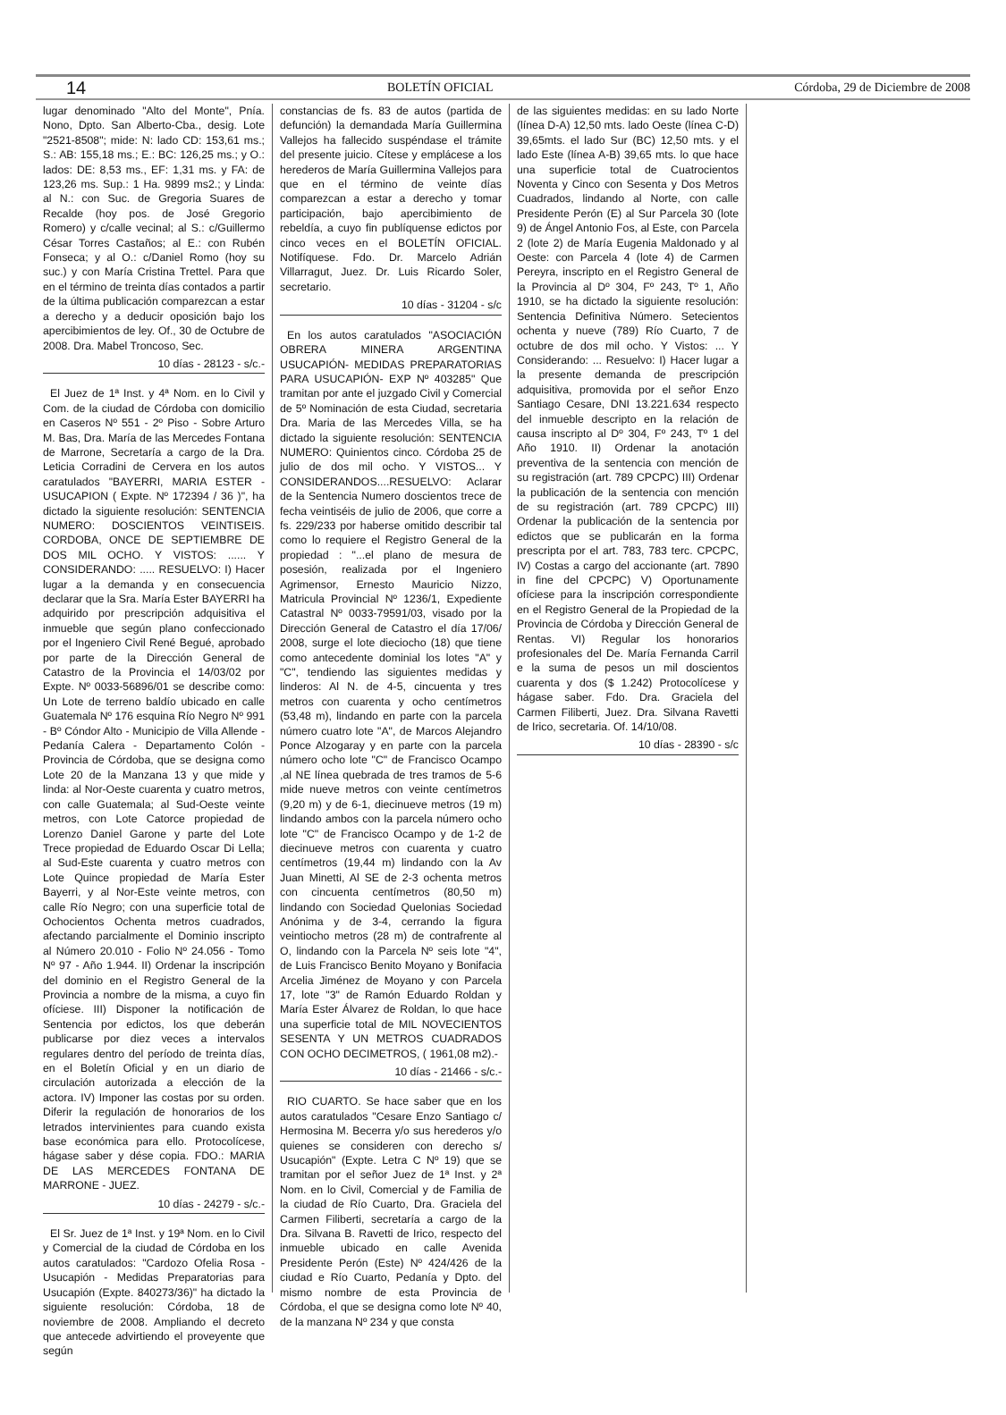14 BOLETÍN OFICIAL Córdoba, 29 de Diciembre de 2008
lugar denominado "Alto del Monte", Pnía. Nono, Dpto. San Alberto-Cba., desig. Lote "2521-8508"; mide: N: lado CD: 153,61 ms.; S.: AB: 155,18 ms.; E.: BC: 126,25 ms.; y O.: lados: DE: 8,53 ms., EF: 1,31 ms. y FA: de 123,26 ms. Sup.: 1 Ha. 9899 ms2.; y Linda: al N.: con Suc. de Gregoria Suares de Recalde (hoy pos. de José Gregorio Romero) y c/calle vecinal; al S.: c/Guillermo César Torres Castaños; al E.: con Rubén Fonseca; y al O.: c/Daniel Romo (hoy su suc.) y con María Cristina Trettel. Para que en el término de treinta días contados a partir de la última publicación comparezcan a estar a derecho y a deducir oposición bajo los apercibimientos de ley. Of., 30 de Octubre de 2008. Dra. Mabel Troncoso, Sec.
10 días - 28123 - s/c.-
El Juez de 1ª Inst. y 4ª Nom. en lo Civil y Com. de la ciudad de Córdoba con domicilio en Caseros Nº 551 - 2º Piso - Sobre Arturo M. Bas, Dra. María de las Mercedes Fontana de Marrone, Secretaría a cargo de la Dra. Leticia Corradini de Cervera en los autos caratulados "BAYERRI, MARIA ESTER - USUCAPION ( Expte. Nº 172394 / 36 )", ha dictado la siguiente resolución: SENTENCIA NUMERO: DOSCIENTOS VEINTISEIS. CORDOBA, ONCE DE SEPTIEMBRE DE DOS MIL OCHO. Y VISTOS: ...... Y CONSIDERANDO: ..... RESUELVO: I) Hacer lugar a la demanda y en consecuencia declarar que la Sra. María Ester BAYERRI ha adquirido por prescripción adquisitiva el inmueble que según plano confeccionado por el Ingeniero Civil René Begué, aprobado por parte de la Dirección General de Catastro de la Provincia el 14/03/02 por Expte. Nº 0033-56896/01 se describe como: Un Lote de terreno baldío ubicado en calle Guatemala Nº 176 esquina Río Negro Nº 991 - Bº Cóndor Alto - Municipio de Villa Allende - Pedanía Calera - Departamento Colón - Provincia de Córdoba, que se designa como Lote 20 de la Manzana 13 y que mide y linda: al Nor-Oeste cuarenta y cuatro metros, con calle Guatemala; al Sud-Oeste veinte metros, con Lote Catorce propiedad de Lorenzo Daniel Garone y parte del Lote Trece propiedad de Eduardo Oscar Di Lella; al Sud-Este cuarenta y cuatro metros con Lote Quince propiedad de María Ester Bayerri, y al Nor-Este veinte metros, con calle Río Negro; con una superficie total de Ochocientos Ochenta metros cuadrados, afectando parcialmente el Dominio inscripto al Número 20.010 - Folio Nº 24.056 - Tomo Nº 97 - Año 1.944. II) Ordenar la inscripción del dominio en el Registro General de la Provincia a nombre de la misma, a cuyo fin ofíciese. III) Disponer la notificación de Sentencia por edictos, los que deberán publicarse por diez veces a intervalos regulares dentro del período de treinta días, en el Boletín Oficial y en un diario de circulación autorizada a elección de la actora. IV) Imponer las costas por su orden. Diferir la regulación de honorarios de los letrados intervinientes para cuando exista base económica para ello. Protocolícese, hágase saber y dése copia. FDO.: MARIA DE LAS MERCEDES FONTANA DE MARRONE - JUEZ.
10 días - 24279 - s/c.-
El Sr. Juez de 1ª Inst. y 19ª Nom. en lo Civil y Comercial de la ciudad de Córdoba en los autos caratulados: "Cardozo Ofelia Rosa - Usucapión - Medidas Preparatorias para Usucapión (Expte. 840273/36)" ha dictado la siguiente resolución: Córdoba, 18 de noviembre de 2008. Ampliando el decreto que antecede advirtiendo el proveyente que según
constancias de fs. 83 de autos (partida de defunción) la demandada María Guillermina Vallejos ha fallecido suspéndase el trámite del presente juicio. Cítese y emplácese a los herederos de María Guillermina Vallejos para que en el término de veinte días comparezcan a estar a derecho y tomar participación, bajo apercibimiento de rebeldía, a cuyo fin publíquense edictos por cinco veces en el BOLETÍN OFICIAL. Notifíquese. Fdo. Dr. Marcelo Adrián Villarragut, Juez. Dr. Luis Ricardo Soler, secretario.
10 días - 31204 - s/c
En los autos caratulados "ASOCIACIÓN OBRERA MINERA ARGENTINA USUCAPIÓN- MEDIDAS PREPARATORIAS PARA USUCAPIÓN- EXP Nº 403285" Que tramitan por ante el juzgado Civil y Comercial de 5º Nominación de esta Ciudad, secretaria Dra. Maria de las Mercedes Villa, se ha dictado la siguiente resolución: SENTENCIA NUMERO: Quinientos cinco. Córdoba 25 de julio de dos mil ocho. Y VISTOS... Y CONSIDERANDOS....RESUELVO: Aclarar de la Sentencia Numero doscientos trece de fecha veintiséis de julio de 2006, que corre a fs. 229/233 por haberse omitido describir tal como lo requiere el Registro General de la propiedad : "...el plano de mesura de posesión, realizada por el Ingeniero Agrimensor, Ernesto Mauricio Nizzo, Matricula Provincial Nº 1236/1, Expediente Catastral Nº 0033-79591/03, visado por la Dirección General de Catastro el día 17/06/ 2008, surge el lote dieciocho (18) que tiene como antecedente dominial los lotes "A" y "C", tendiendo las siguientes medidas y linderos: Al N. de 4-5, cincuenta y tres metros con cuarenta y ocho centímetros (53,48 m), lindando en parte con la parcela número cuatro lote "A", de Marcos Alejandro Ponce Alzogaray y en parte con la parcela número ocho lote "C" de Francisco Ocampo ,al NE línea quebrada de tres tramos de 5-6 mide nueve metros con veinte centímetros (9,20 m) y de 6-1, diecinueve metros (19 m) lindando ambos con la parcela número ocho lote "C" de Francisco Ocampo y de 1-2 de diecinueve metros con cuarenta y cuatro centímetros (19,44 m) lindando con la Av Juan Minetti, Al SE de 2-3 ochenta metros con cincuenta centímetros (80,50 m) lindando con Sociedad Quelonias Sociedad Anónima y de 3-4, cerrando la figura veintiocho metros (28 m) de contrafrente al O, lindando con la Parcela Nº seis lote "4", de Luis Francisco Benito Moyano y Bonifacia Arcelia Jiménez de Moyano y con Parcela 17, lote "3" de Ramón Eduardo Roldan y María Ester Álvarez de Roldan, lo que hace una superficie total de MIL NOVECIENTOS SESENTA Y UN METROS CUADRADOS CON OCHO DECIMETROS, ( 1961,08 m2).-
10 días - 21466 - s/c.-
RIO CUARTO. Se hace saber que en los autos caratulados "Cesare Enzo Santiago c/ Hermosina M. Becerra y/o sus herederos y/o quienes se consideren con derecho s/ Usucapión" (Expte. Letra C Nº 19) que se tramitan por el señor Juez de 1ª Inst. y 2ª Nom. en lo Civil, Comercial y de Familia de la ciudad de Río Cuarto, Dra. Graciela del Carmen Filiberti, secretaría a cargo de la Dra. Silvana B. Ravetti de Irico, respecto del inmueble ubicado en calle Avenida Presidente Perón (Este) Nº 424/426 de la ciudad e Río Cuarto, Pedanía y Dpto. del mismo nombre de esta Provincia de Córdoba, el que se designa como lote Nº 40, de la manzana Nº 234 y que consta
de las siguientes medidas: en su lado Norte (línea D-A) 12,50 mts. lado Oeste (línea C-D) 39,65mts. el lado Sur (BC) 12,50 mts. y el lado Este (línea A-B) 39,65 mts. lo que hace una superficie total de Cuatrocientos Noventa y Cinco con Sesenta y Dos Metros Cuadrados, lindando al Norte, con calle Presidente Perón (E) al Sur Parcela 30 (lote 9) de Ángel Antonio Fos, al Este, con Parcela 2 (lote 2) de María Eugenia Maldonado y al Oeste: con Parcela 4 (lote 4) de Carmen Pereyra, inscripto en el Registro General de la Provincia al Dº 304, Fº 243, Tº 1, Año 1910, se ha dictado la siguiente resolución: Sentencia Definitiva Número. Setecientos ochenta y nueve (789) Río Cuarto, 7 de octubre de dos mil ocho. Y Vistos: ... Y Considerando: ... Resuelvo: I) Hacer lugar a la presente demanda de prescripción adquisitiva, promovida por el señor Enzo Santiago Cesare, DNI 13.221.634 respecto del inmueble descripto en la relación de causa inscripto al Dº 304, Fº 243, Tº 1 del Año 1910. II) Ordenar la anotación preventiva de la sentencia con mención de su registración (art. 789 CPCPC) III) Ordenar la publicación de la sentencia con mención de su registración (art. 789 CPCPC) III) Ordenar la publicación de la sentencia por edictos que se publicarán en la forma prescripta por el art. 783, 783 terc. CPCPC, IV) Costas a cargo del accionante (art. 7890 in fine del CPCPC) V) Oportunamente ofíciese para la inscripción correspondiente en el Registro General de la Propiedad de la Provincia de Córdoba y Dirección General de Rentas. VI) Regular los honorarios profesionales del De. María Fernanda Carril e la suma de pesos un mil doscientos cuarenta y dos ($ 1.242) Protocolícese y hágase saber. Fdo. Dra. Graciela del Carmen Filiberti, Juez. Dra. Silvana Ravetti de Irico, secretaria. Of. 14/10/08.
10 días - 28390 - s/c